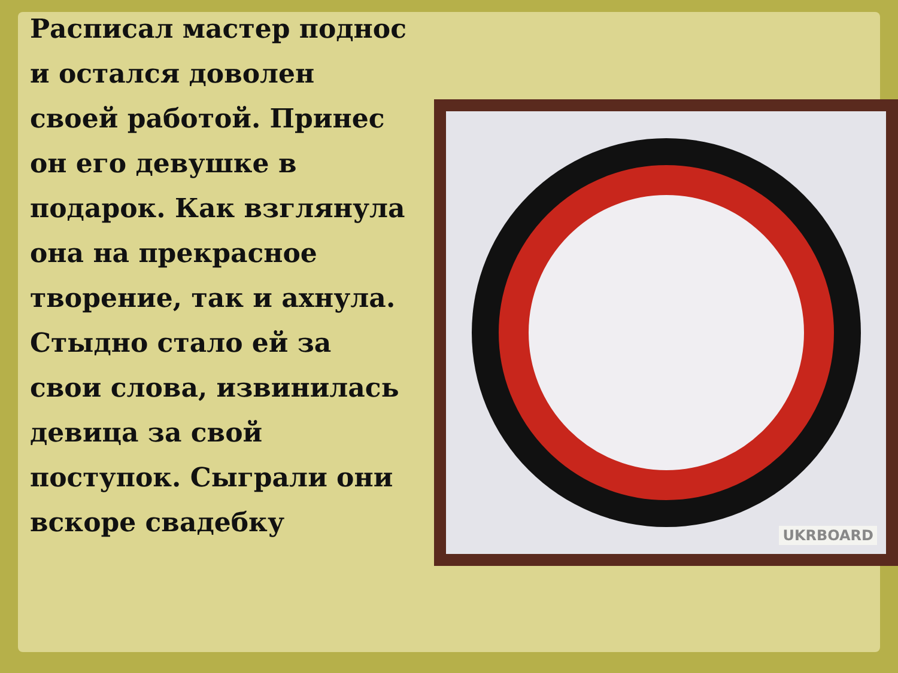Расписал мастер поднос и остался доволен своей работой. Принес он его девушке в подарок. Как взглянула она на прекрасное творение, так и ахнула. Стыдно стало ей за свои слова, извинилась девица за свой поступок. Сыграли они вскоре свадебку
UKRBOARD